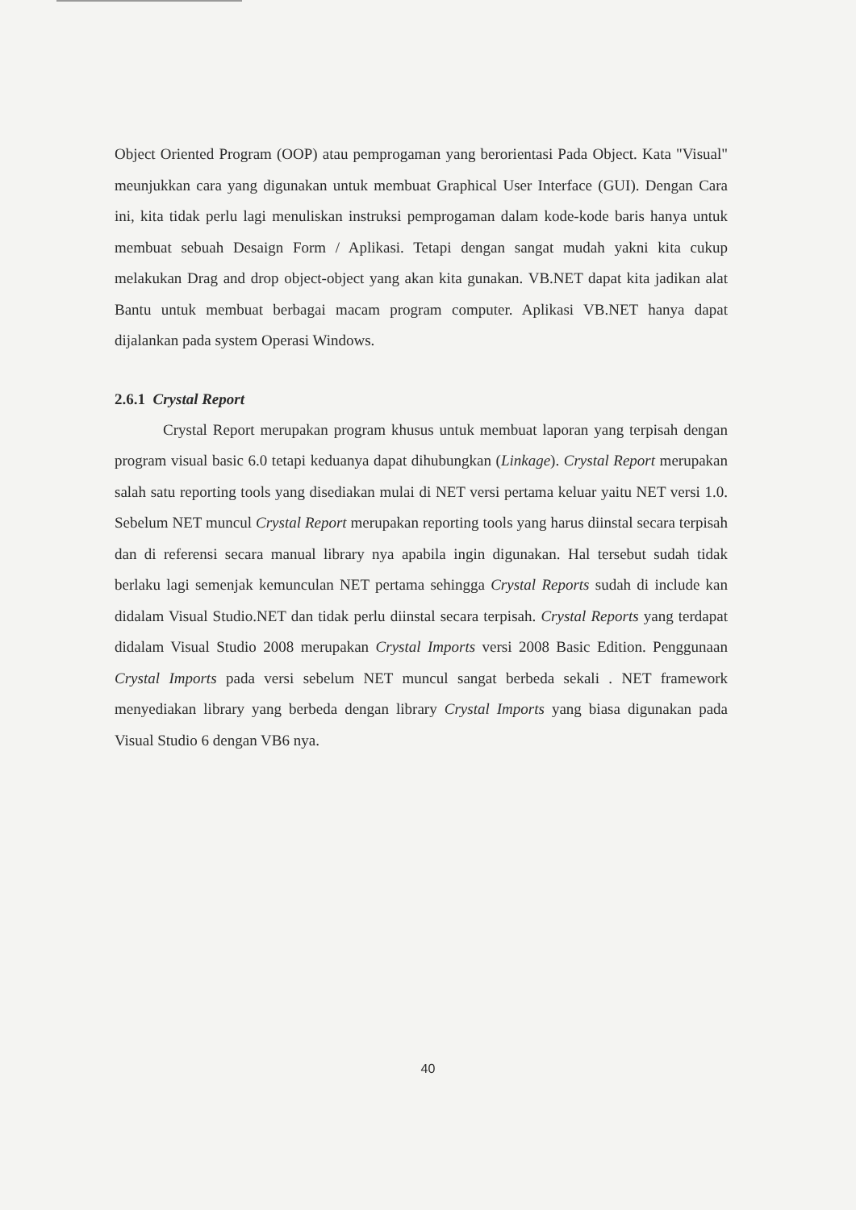Object Oriented Program (OOP) atau pemprogaman yang berorientasi Pada Object. Kata "Visual" meunjukkan cara yang digunakan untuk membuat Graphical User Interface (GUI). Dengan Cara ini, kita tidak perlu lagi menuliskan instruksi pemprogaman dalam kode-kode baris hanya untuk membuat sebuah Desaign Form / Aplikasi. Tetapi dengan sangat mudah yakni kita cukup melakukan Drag and drop object-object yang akan kita gunakan. VB.NET dapat kita jadikan alat Bantu untuk membuat berbagai macam program computer. Aplikasi VB.NET hanya dapat dijalankan pada system Operasi Windows.
2.6.1 Crystal Report
Crystal Report merupakan program khusus untuk membuat laporan yang terpisah dengan program visual basic 6.0 tetapi keduanya dapat dihubungkan (Linkage). Crystal Report merupakan salah satu reporting tools yang disediakan mulai di NET versi pertama keluar yaitu NET versi 1.0. Sebelum NET muncul Crystal Report merupakan reporting tools yang harus diinstal secara terpisah dan di referensi secara manual library nya apabila ingin digunakan. Hal tersebut sudah tidak berlaku lagi semenjak kemunculan NET pertama sehingga Crystal Reports sudah di include kan didalam Visual Studio.NET dan tidak perlu diinstal secara terpisah. Crystal Reports yang terdapat didalam Visual Studio 2008 merupakan Crystal Imports versi 2008 Basic Edition. Penggunaan Crystal Imports pada versi sebelum NET muncul sangat berbeda sekali . NET framework menyediakan library yang berbeda dengan library Crystal Imports yang biasa digunakan pada Visual Studio 6 dengan VB6 nya.
40